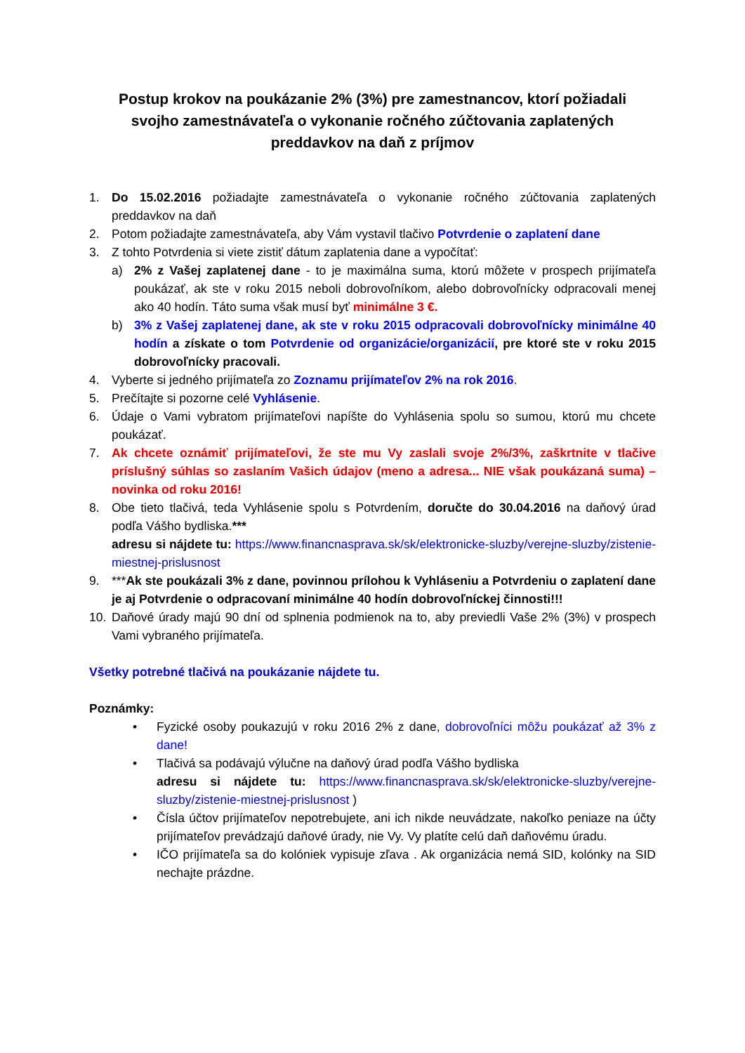Postup krokov na poukázanie 2% (3%) pre zamestnancov, ktorí požiadali svojho zamestnávateľa o vykonanie ročného zúčtovania zaplatených preddavkov na daň z príjmov
1. Do 15.02.2016 požiadajte zamestnávateľa o vykonanie ročného zúčtovania zaplatených preddavkov na daň
2. Potom požiadajte zamestnávateľa, aby Vám vystavil tlačivo Potvrdenie o zaplatení dane
3. Z tohto Potvrdenia si viete zistiť dátum zaplatenia dane a vypočítať:
a) 2% z Vašej zaplatenej dane - to je maximálna suma, ktorú môžete v prospech prijímateľa poukázať, ak ste v roku 2015 neboli dobrovoľníkom, alebo dobrovoľnícky odpracovali menej ako 40 hodín. Táto suma však musí byť minimálne 3 €.
b) 3% z Vašej zaplatenej dane, ak ste v roku 2015 odpracovali dobrovoľnícky minimálne 40 hodín a získate o tom Potvrdenie od organizácie/organizácií, pre ktoré ste v roku 2015 dobrovoľnícky pracovali.
4. Vyberte si jedného prijímateľa zo Zoznamu prijímateľov 2% na rok 2016.
5. Prečítajte si pozorne celé Vyhlásenie.
6. Údaje o Vami vybratom prijímateľovi napíšte do Vyhlásenia spolu so sumou, ktorú mu chcete poukázať.
7. Ak chcete oznámiť prijímateľovi, že ste mu Vy zaslali svoje 2%/3%, zaškrtnite v tlačive príslušný súhlas so zaslaním Vašich údajov (meno a adresa... NIE však poukázaná suma) – novinka od roku 2016!
8. Obe tieto tlačivá, teda Vyhlásenie spolu s Potvrdením, doručte do 30.04.2016 na daňový úrad podľa Vášho bydliska.***
adresu si nájdete tu: https://www.financnasprava.sk/sk/elektronicke-sluzby/verejne-sluzby/zistenie-miestnej-prislusnost
9. ***Ak ste poukázali 3% z dane, povinnou prílohou k Vyhláseniu a Potvrdeniu o zaplatení dane je aj Potvrdenie o odpracovaní minimálne 40 hodín dobrovoľníckej činnosti!!!
10. Daňové úrady majú 90 dní od splnenia podmienok na to, aby previedli Vaše 2% (3%) v prospech Vami vybraného prijímateľa.
Všetky potrebné tlačivá na poukázanie nájdete tu.
Poznámky:
• Fyzické osoby poukazujú v roku 2016 2% z dane, dobrovoľníci môžu poukázať až 3% z dane!
• Tlačivá sa podávajú výlučne na daňový úrad podľa Vášho bydliska
adresu si nájdete tu: https://www.financnasprava.sk/sk/elektronicke-sluzby/verejne-sluzby/zistenie-miestnej-prislusnost )
• Čísla účtov prijímateľov nepotrebujete, ani ich nikde neuvádzate, nakoľko peniaze na účty prijímateľov prevádzajú daňové úrady, nie Vy. Vy platíte celú daň daňovému úradu.
• IČO prijímateľa sa do kolóniek vypisuje zľava . Ak organizácia nemá SID, kolónky na SID nechajte prázdne.